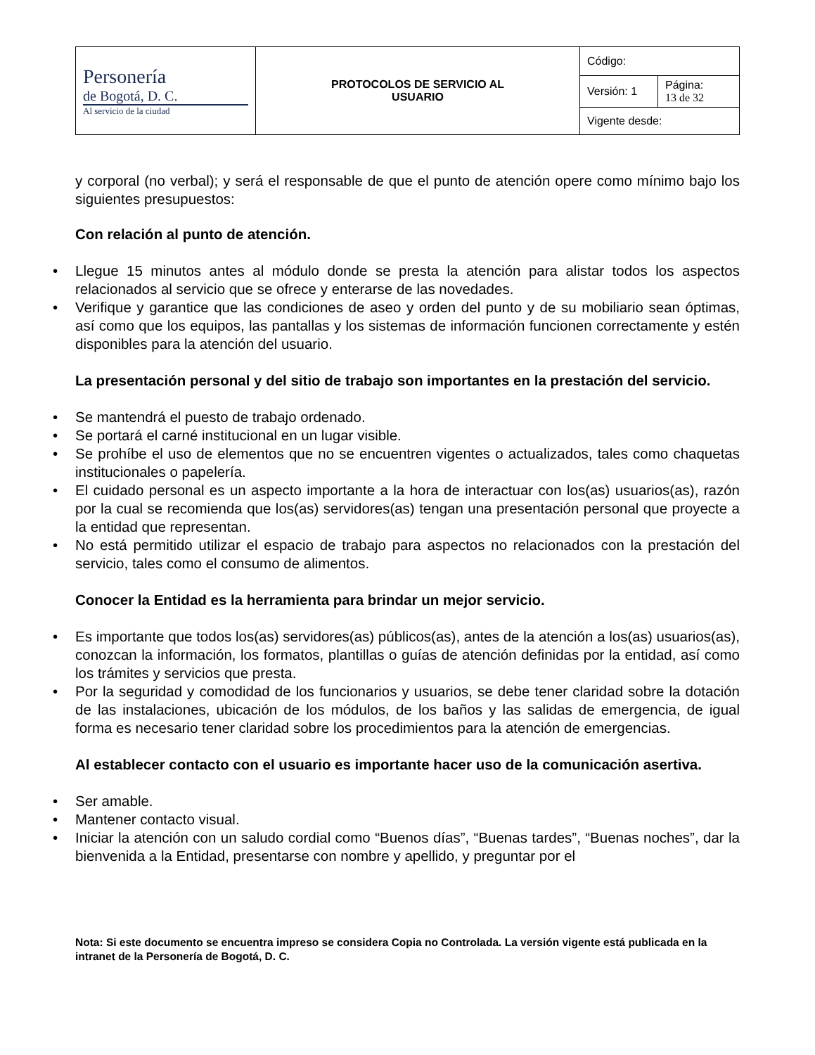| Personería de Bogotá, D. C. Al servicio de la ciudad | PROTOCOLOS DE SERVICIO AL USUARIO | Código: | |
| | | Versión: 1 | Página: 13 de 32 |
| | | Vigente desde: | |
y corporal (no verbal); y será el responsable de que el punto de atención opere como mínimo bajo los siguientes presupuestos:
Con relación al punto de atención.
Llegue 15 minutos antes al módulo donde se presta la atención para alistar todos los aspectos relacionados al servicio que se ofrece y enterarse de las novedades.
Verifique y garantice que las condiciones de aseo y orden del punto y de su mobiliario sean óptimas, así como que los equipos, las pantallas y los sistemas de información funcionen correctamente y estén disponibles para la atención del usuario.
La presentación personal y del sitio de trabajo son importantes en la prestación del servicio.
Se mantendrá el puesto de trabajo ordenado.
Se portará el carné institucional en un lugar visible.
Se prohíbe el uso de elementos que no se encuentren vigentes o actualizados, tales como chaquetas institucionales o papelería.
El cuidado personal es un aspecto importante a la hora de interactuar con los(as) usuarios(as), razón por la cual se recomienda que los(as) servidores(as) tengan una presentación personal que proyecte a la entidad que representan.
No está permitido utilizar el espacio de trabajo para aspectos no relacionados con la prestación del servicio, tales como el consumo de alimentos.
Conocer la Entidad es la herramienta para brindar un mejor servicio.
Es importante que todos los(as) servidores(as) públicos(as), antes de la atención a los(as) usuarios(as), conozcan la información, los formatos, plantillas o guías de atención definidas por la entidad, así como los trámites y servicios que presta.
Por la seguridad y comodidad de los funcionarios y usuarios, se debe tener claridad sobre la dotación de las instalaciones, ubicación de los módulos, de los baños y las salidas de emergencia, de igual forma es necesario tener claridad sobre los procedimientos para la atención de emergencias.
Al establecer contacto con el usuario es importante hacer uso de la comunicación asertiva.
Ser amable.
Mantener contacto visual.
Iniciar la atención con un saludo cordial como “Buenos días”, “Buenas tardes”, “Buenas noches”, dar la bienvenida a la Entidad, presentarse con nombre y apellido, y preguntar por el
Nota: Si este documento se encuentra impreso se considera Copia no Controlada. La versión vigente está publicada en la intranet de la Personería de Bogotá, D. C.